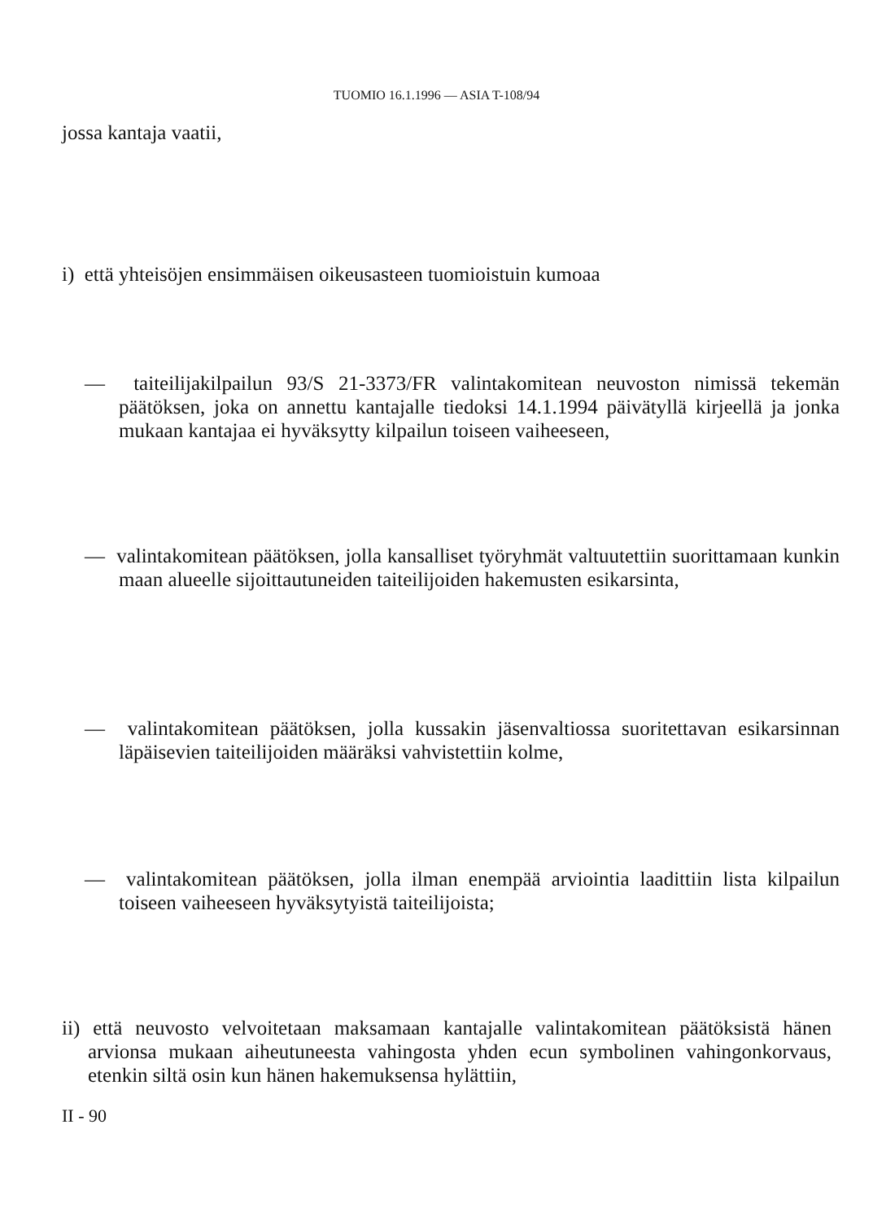TUOMIO 16.1.1996 — ASIA T-108/94
jossa kantaja vaatii,
i) että yhteisöjen ensimmäisen oikeusasteen tuomioistuin kumoaa
— taiteilijakilpailun 93/S 21-3373/FR valintakomitean neuvoston nimissä tekemän päätöksen, joka on annettu kantajalle tiedoksi 14.1.1994 päivätyllä kirjeellä ja jonka mukaan kantajaa ei hyväksytty kilpailun toiseen vaiheeseen,
— valintakomitean päätöksen, jolla kansalliset työryhmät valtuutettiin suorittamaan kunkin maan alueelle sijoittautuneiden taiteilijoiden hakemusten esikarsinta,
— valintakomitean päätöksen, jolla kussakin jäsenvaltiossa suoritettavan esikarsinnan läpäisevien taiteilijoiden määräksi vahvistettiin kolme,
— valintakomitean päätöksen, jolla ilman enempää arviointia laadittiin lista kilpailun toiseen vaiheeseen hyväksytyistä taiteilijoista;
ii) että neuvosto velvoitetaan maksamaan kantajalle valintakomitean päätöksistä hänen arvionsa mukaan aiheutuneesta vahingosta yhden ecun symbolinen vahingonkorvaus, etenkin siltä osin kun hänen hakemuksensa hylättiin,
II - 90